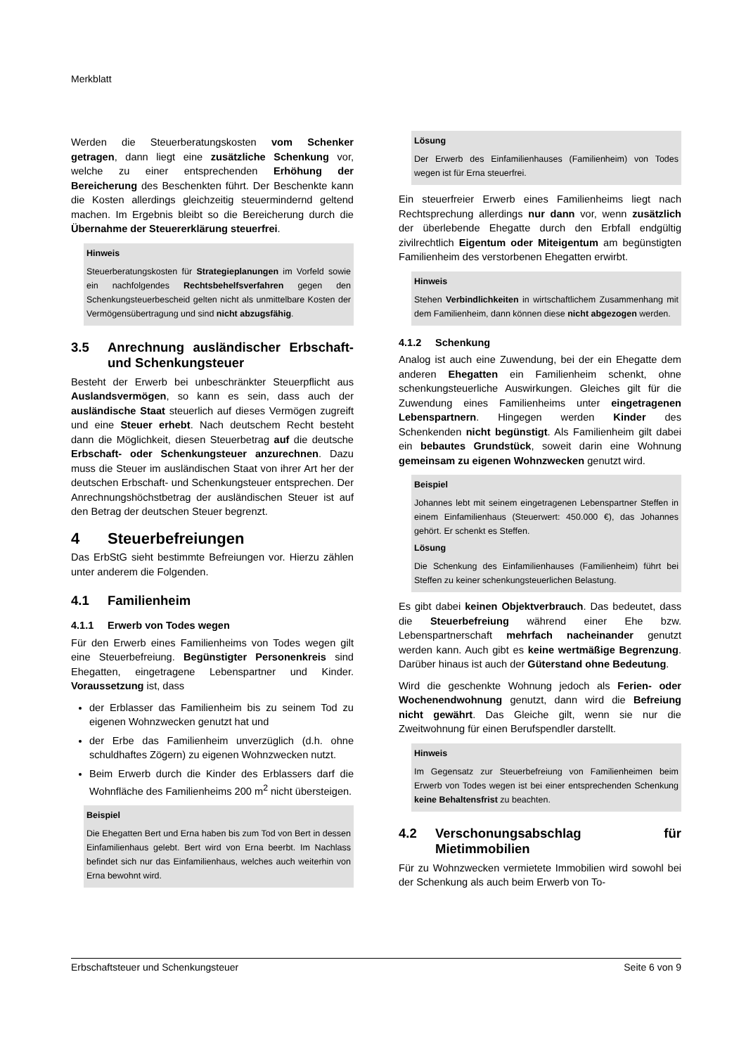Merkblatt
Werden die Steuerberatungskosten vom Schenker getragen, dann liegt eine zusätzliche Schenkung vor, welche zu einer entsprechenden Erhöhung der Bereicherung des Beschenkten führt. Der Beschenkte kann die Kosten allerdings gleichzeitig steuermindernd geltend machen. Im Ergebnis bleibt so die Bereicherung durch die Übernahme der Steuererklärung steuerfrei.
Hinweis
Steuerberatungskosten für Strategieplanungen im Vorfeld sowie ein nachfolgendes Rechtsbehelfsverfahren gegen den Schenkungsteuerbescheid gelten nicht als unmittelbare Kosten der Vermögensübertragung und sind nicht abzugsfähig.
3.5 Anrechnung ausländischer Erbschaft- und Schenkungsteuer
Besteht der Erwerb bei unbeschränkter Steuerpflicht aus Auslandsvermögen, so kann es sein, dass auch der ausländische Staat steuerlich auf dieses Vermögen zugreift und eine Steuer erhebt. Nach deutschem Recht besteht dann die Möglichkeit, diesen Steuerbetrag auf die deutsche Erbschaft- oder Schenkungsteuer anzurechnen. Dazu muss die Steuer im ausländischen Staat von ihrer Art her der deutschen Erbschaft- und Schenkungsteuer entsprechen. Der Anrechnungshöchstbetrag der ausländischen Steuer ist auf den Betrag der deutschen Steuer begrenzt.
4 Steuerbefreiungen
Das ErbStG sieht bestimmte Befreiungen vor. Hierzu zählen unter anderem die Folgenden.
4.1 Familienheim
4.1.1 Erwerb von Todes wegen
Für den Erwerb eines Familienheims von Todes wegen gilt eine Steuerbefreiung. Begünstigter Personenkreis sind Ehegatten, eingetragene Lebenspartner und Kinder. Voraussetzung ist, dass
der Erblasser das Familienheim bis zu seinem Tod zu eigenen Wohnzwecken genutzt hat und
der Erbe das Familienheim unverzüglich (d.h. ohne schuldhaftes Zögern) zu eigenen Wohnzwecken nutzt.
Beim Erwerb durch die Kinder des Erblassers darf die Wohnfläche des Familienheims 200 m<sup>2</sup> nicht übersteigen.
Beispiel
Die Ehegatten Bert und Erna haben bis zum Tod von Bert in dessen Einfamilienhaus gelebt. Bert wird von Erna beerbt. Im Nachlass befindet sich nur das Einfamilienhaus, welches auch weiterhin von Erna bewohnt wird.
Lösung
Der Erwerb des Einfamilienhauses (Familienheim) von Todes wegen ist für Erna steuerfrei.
Ein steuerfreier Erwerb eines Familienheims liegt nach Rechtsprechung allerdings nur dann vor, wenn zusätzlich der überlebende Ehegatte durch den Erbfall endgültig zivilrechtlich Eigentum oder Miteigentum am begünstigten Familienheim des verstorbenen Ehegatten erwirbt.
Hinweis
Stehen Verbindlichkeiten in wirtschaftlichem Zusammenhang mit dem Familienheim, dann können diese nicht abgezogen werden.
4.1.2 Schenkung
Analog ist auch eine Zuwendung, bei der ein Ehegatte dem anderen Ehegatten ein Familienheim schenkt, ohne schenkungsteuerliche Auswirkungen. Gleiches gilt für die Zuwendung eines Familienheims unter eingetragenen Lebenspartnern. Hingegen werden Kinder des Schenkenden nicht begünstigt. Als Familienheim gilt dabei ein bebautes Grundstück, soweit darin eine Wohnung gemeinsam zu eigenen Wohnzwecken genutzt wird.
Beispiel
Johannes lebt mit seinem eingetragenen Lebenspartner Steffen in einem Einfamilienhaus (Steuerwert: 450.000 €), das Johannes gehört. Er schenkt es Steffen.
Lösung
Die Schenkung des Einfamilienhauses (Familienheim) führt bei Steffen zu keiner schenkungsteuerlichen Belastung.
Es gibt dabei keinen Objektverbrauch. Das bedeutet, dass die Steuerbefreiung während einer Ehe bzw. Lebenspartnerschaft mehrfach nacheinander genutzt werden kann. Auch gibt es keine wertmäßige Begrenzung. Darüber hinaus ist auch der Güterstand ohne Bedeutung.
Wird die geschenkte Wohnung jedoch als Ferien- oder Wochenendwohnung genutzt, dann wird die Befreiung nicht gewährt. Das Gleiche gilt, wenn sie nur die Zweitwohnung für einen Berufspendler darstellt.
Hinweis
Im Gegensatz zur Steuerbefreiung von Familienheimen beim Erwerb von Todes wegen ist bei einer entsprechenden Schenkung keine Behaltensfrist zu beachten.
4.2 Verschonungsabschlag für Mietimmobilien
Für zu Wohnzwecken vermietete Immobilien wird sowohl bei der Schenkung als auch beim Erwerb von To-
Erbschaftsteuer und Schenkungsteuer Seite 6 von 9